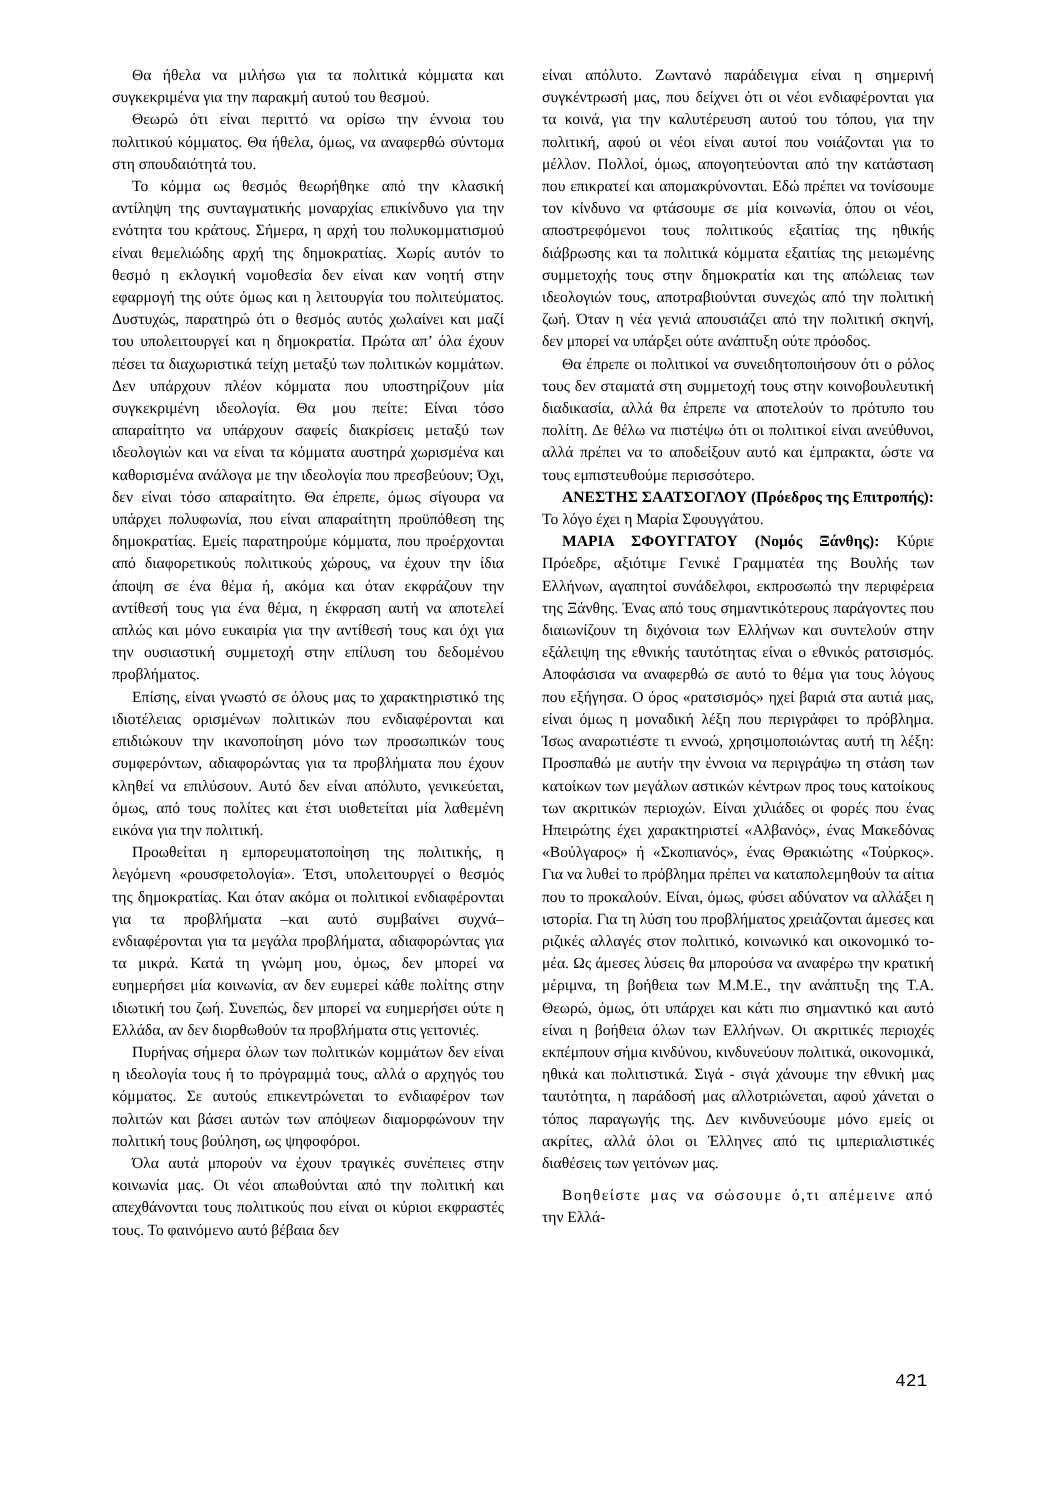Θα ήθελα να μιλήσω για τα πολιτικά κόμματα και συγκεκριμένα για την παρακμή αυτού του θεσμού.
Θεωρώ ότι είναι περιττό να ορίσω την έννοια του πολιτικού κόμματος. Θα ήθελα, όμως, να αναφερθώ σύντομα στη σπουδαιότητά του.
Το κόμμα ως θεσμός θεωρήθηκε από την κλασική αντίληψη της συνταγματικής μοναρχίας επικίνδυνο για την ενότητα του κράτους. Σήμερα, η αρχή του πολυκομματισμού είναι θεμελιώδης αρχή της δημοκρατίας. Χωρίς αυτόν το θεσμό η εκλογική νομοθεσία δεν είναι καν νοητή στην εφαρμογή της ούτε όμως και η λειτουργία του πολιτεύματος. Δυστυχώς, παρατηρώ ότι ο θεσμός αυτός χωλαίνει και μαζί του υπολειτουργεί και η δημοκρατία. Πρώτα απ’ όλα έχουν πέσει τα διαχωριστικά τείχη μεταξύ των πολιτικών κομμάτων. Δεν υπάρχουν πλέον κόμματα που υποστηρίζουν μία συγκεκριμένη ιδεολογία. Θα μου πείτε: Είναι τόσο απαραίτητο να υπάρχουν σαφείς διακρίσεις μεταξύ των ιδεολογιών και να είναι τα κόμματα αυστηρά χωρισμένα και καθορισμένα ανάλογα με την ιδεολογία που πρεσβεύουν; Όχι, δεν είναι τόσο απαραίτητο. Θα έπρεπε, όμως σίγουρα να υπάρχει πολυφωνία, που είναι απαραίτητη προϋπόθεση της δημοκρατίας. Εμείς παρατηρούμε κόμματα, που προέρχονται από διαφορετικούς πολιτικούς χώρους, να έχουν την ίδια άποψη σε ένα θέμα ή, ακόμα και όταν εκφράζουν την αντίθεσή τους για ένα θέμα, η έκφραση αυτή να αποτελεί απλώς και μόνο ευκαιρία για την αντίθεσή τους και όχι για την ουσιαστική συμμετοχή στην επίλυση του δεδομένου προβλήματος.
Επίσης, είναι γνωστό σε όλους μας το χαρακτηριστικό της ιδιοτέλειας ορισμένων πολιτικών που ενδιαφέρονται και επιδιώκουν την ικανοποίηση μόνο των προσωπικών τους συμφερόντων, αδιαφορώντας για τα προβλήματα που έχουν κληθεί να επιλύσουν. Αυτό δεν είναι απόλυτο, γενικεύεται, όμως, από τους πολίτες και έτσι υιοθετείται μία λαθεμένη εικόνα για την πολιτική.
Προωθείται η εμπορευματοποίηση της πολιτικής, η λεγόμενη «ρουσφετολογία». Έτσι, υπολειτουργεί ο θεσμός της δημοκρατίας. Και όταν ακόμα οι πολιτικοί ενδιαφέρονται για τα προβλήματα –και αυτό συμβαίνει συχνά– ενδιαφέρονται για τα μεγάλα προβλήματα, αδιαφορώντας για τα μικρά. Κατά τη γνώμη μου, όμως, δεν μπορεί να ευημερήσει μία κοινωνία, αν δεν ευμερεί κάθε πολίτης στην ιδιωτική του ζωή. Συνεπώς, δεν μπορεί να ευημερήσει ούτε η Ελλάδα, αν δεν διορθωθούν τα προβλήματα στις γειτονιές.
Πυρήνας σήμερα όλων των πολιτικών κομμάτων δεν είναι η ιδεολογία τους ή το πρόγραμμά τους, αλλά ο αρχηγός του κόμματος. Σε αυτούς επικεντρώνεται το ενδιαφέρον των πολιτών και βάσει αυτών των απόψεων διαμορφώνουν την πολιτική τους βούληση, ως ψηφοφόροι.
Όλα αυτά μπορούν να έχουν τραγικές συνέπειες στην κοινωνία μας. Οι νέοι απωθούνται από την πολιτική και απεχθάνονται τους πολιτικούς που είναι οι κύριοι εκφραστές τους. Το φαινόμενο αυτό βέβαια δεν
είναι απόλυτο. Ζωντανό παράδειγμα είναι η σημερινή συγκέντρωσή μας, που δείχνει ότι οι νέοι ενδιαφέρονται για τα κοινά, για την καλυτέρευση αυτού του τόπου, για την πολιτική, αφού οι νέοι είναι αυτοί που νοιάζονται για το μέλλον. Πολλοί, όμως, απογοητεύονται από την κατάσταση που επικρατεί και απομακρύνονται. Εδώ πρέπει να τονίσουμε τον κίνδυνο να φτάσουμε σε μία κοινωνία, όπου οι νέοι, αποστρεφόμενοι τους πολιτικούς εξαιτίας της ηθικής διάβρωσης και τα πολιτικά κόμματα εξαιτίας της μειωμένης συμμετοχής τους στην δημοκρατία και της απώλειας των ιδεολογιών τους, αποτραβιούνται συνεχώς από την πολιτική ζωή. Όταν η νέα γενιά απουσιάζει από την πολιτική σκηνή, δεν μπορεί να υπάρξει ούτε ανάπτυξη ούτε πρόοδος.
Θα έπρεπε οι πολιτικοί να συνειδητοποιήσουν ότι ο ρόλος τους δεν σταματά στη συμμετοχή τους στην κοινοβουλευτική διαδικασία, αλλά θα έπρεπε να αποτελούν το πρότυπο του πολίτη. Δε θέλω να πιστέψω ότι οι πολιτικοί είναι ανεύθυνοι, αλλά πρέπει να το αποδείξουν αυτό και έμπρακτα, ώστε να τους εμπιστευθούμε περισσότερο.
ΑΝΕΣΤΗΣ ΣΑΑΤΣΟΓΛΟΥ (Πρόεδρος της Επιτροπής): Το λόγο έχει η Μαρία Σφουγγάτου.
ΜΑΡΙΑ ΣΦΟΥΓΓΑΤΟΥ (Νομός Ξάνθης): Κύριε Πρόεδρε, αξιότιμε Γενικέ Γραμματέα της Βουλής των Ελλήνων, αγαπητοί συνάδελφοι, εκπροσωπώ την περιφέρεια της Ξάνθης. Ένας από τους σημαντικότερους παράγοντες που διαιωνίζουν τη διχόνοια των Ελλήνων και συντελούν στην εξάλειψη της εθνικής ταυτότητας είναι ο εθνικός ρατσισμός. Αποφάσισα να αναφερθώ σε αυτό το θέμα για τους λόγους που εξήγησα. Ο όρος «ρατσισμός» ηχεί βαριά στα αυτιά μας, είναι όμως η μοναδική λέξη που περιγράφει το πρόβλημα. Ίσως αναρωτιέστε τι εννοώ, χρησιμοποιώντας αυτή τη λέξη: Προσπαθώ με αυτήν την έννοια να περιγράψω τη στάση των κατοίκων των μεγάλων αστικών κέντρων προς τους κατοίκους των ακριτικών περιοχών. Είναι χιλιάδες οι φορές που ένας Ηπειρώτης έχει χαρακτηριστεί «Αλβανός», ένας Μακεδόνας «Βούλγαρος» ή «Σκοπιανός», ένας Θρακιώτης «Τούρκος». Για να λυθεί το πρόβλημα πρέπει να καταπολεμηθούν τα αίτια που το προκαλούν. Είναι, όμως, φύσει αδύνατον να αλλάξει η ιστορία. Για τη λύση του προβλήματος χρειάζονται άμεσες και ριζικές αλλαγές στον πολιτικό, κοινωνικό και οικονομικό το-μέα. Ως άμεσες λύσεις θα μπορούσα να αναφέρω την κρατική μέριμνα, τη βοήθεια των Μ.Μ.Ε., την ανάπτυξη της Τ.Α. Θεωρώ, όμως, ότι υπάρχει και κάτι πιο σημαντικό και αυτό είναι η βοήθεια όλων των Ελλήνων. Οι ακριτικές περιοχές εκπέμπουν σήμα κινδύνου, κινδυνεύουν πολιτικά, οικονομικά, ηθικά και πολιτιστικά. Σιγά - σιγά χάνουμε την εθνική μας ταυτότητα, η παράδοσή μας αλλοτριώνεται, αφού χάνεται ο τόπος παραγωγής της. Δεν κινδυνεύουμε μόνο εμείς οι ακρίτες, αλλά όλοι οι Έλληνες από τις ιμπεριαλιστικές διαθέσεις των γειτόνων μας.
Βοηθείστε μας να σώσουμε ό,τι απέμεινε από την Ελλά-
421